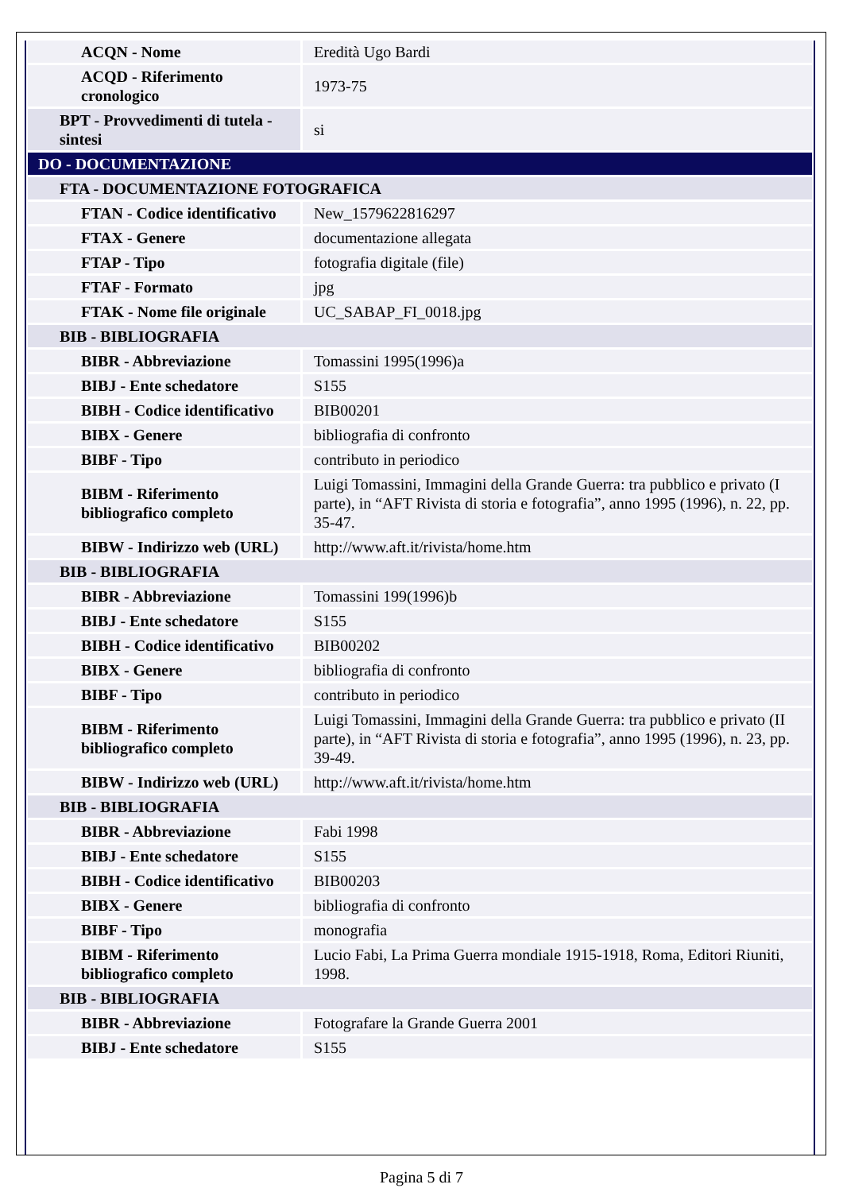| ACQN - Nome | Eredità Ugo Bardi |
| ACQD - Riferimento cronologico | 1973-75 |
| BPT - Provvedimenti di tutela - sintesi | si |
| DO - DOCUMENTAZIONE | |
| FTA - DOCUMENTAZIONE FOTOGRAFICA | |
| FTAN - Codice identificativo | New_1579622816297 |
| FTAX - Genere | documentazione allegata |
| FTAP - Tipo | fotografia digitale (file) |
| FTAF - Formato | jpg |
| FTAK - Nome file originale | UC_SABAP_FI_0018.jpg |
| BIB - BIBLIOGRAFIA | |
| BIBR - Abbreviazione | Tomassini 1995(1996)a |
| BIBJ - Ente schedatore | S155 |
| BIBH - Codice identificativo | BIB00201 |
| BIBX - Genere | bibliografia di confronto |
| BIBF - Tipo | contributo in periodico |
| BIBM - Riferimento bibliografico completo | Luigi Tomassini, Immagini della Grande Guerra: tra pubblico e privato (I parte), in “AFT Rivista di storia e fotografia”, anno 1995 (1996), n. 22, pp. 35-47. |
| BIBW - Indirizzo web (URL) | http://www.aft.it/rivista/home.htm |
| BIB - BIBLIOGRAFIA | |
| BIBR - Abbreviazione | Tomassini 199(1996)b |
| BIBJ - Ente schedatore | S155 |
| BIBH - Codice identificativo | BIB00202 |
| BIBX - Genere | bibliografia di confronto |
| BIBF - Tipo | contributo in periodico |
| BIBM - Riferimento bibliografico completo | Luigi Tomassini, Immagini della Grande Guerra: tra pubblico e privato (II parte), in “AFT Rivista di storia e fotografia”, anno 1995 (1996), n. 23, pp. 39-49. |
| BIBW - Indirizzo web (URL) | http://www.aft.it/rivista/home.htm |
| BIB - BIBLIOGRAFIA | |
| BIBR - Abbreviazione | Fabi 1998 |
| BIBJ - Ente schedatore | S155 |
| BIBH - Codice identificativo | BIB00203 |
| BIBX - Genere | bibliografia di confronto |
| BIBF - Tipo | monografia |
| BIBM - Riferimento bibliografico completo | Lucio Fabi, La Prima Guerra mondiale 1915-1918, Roma, Editori Riuniti, 1998. |
| BIB - BIBLIOGRAFIA | |
| BIBR - Abbreviazione | Fotografare la Grande Guerra 2001 |
| BIBJ - Ente schedatore | S155 |
Pagina 5 di 7